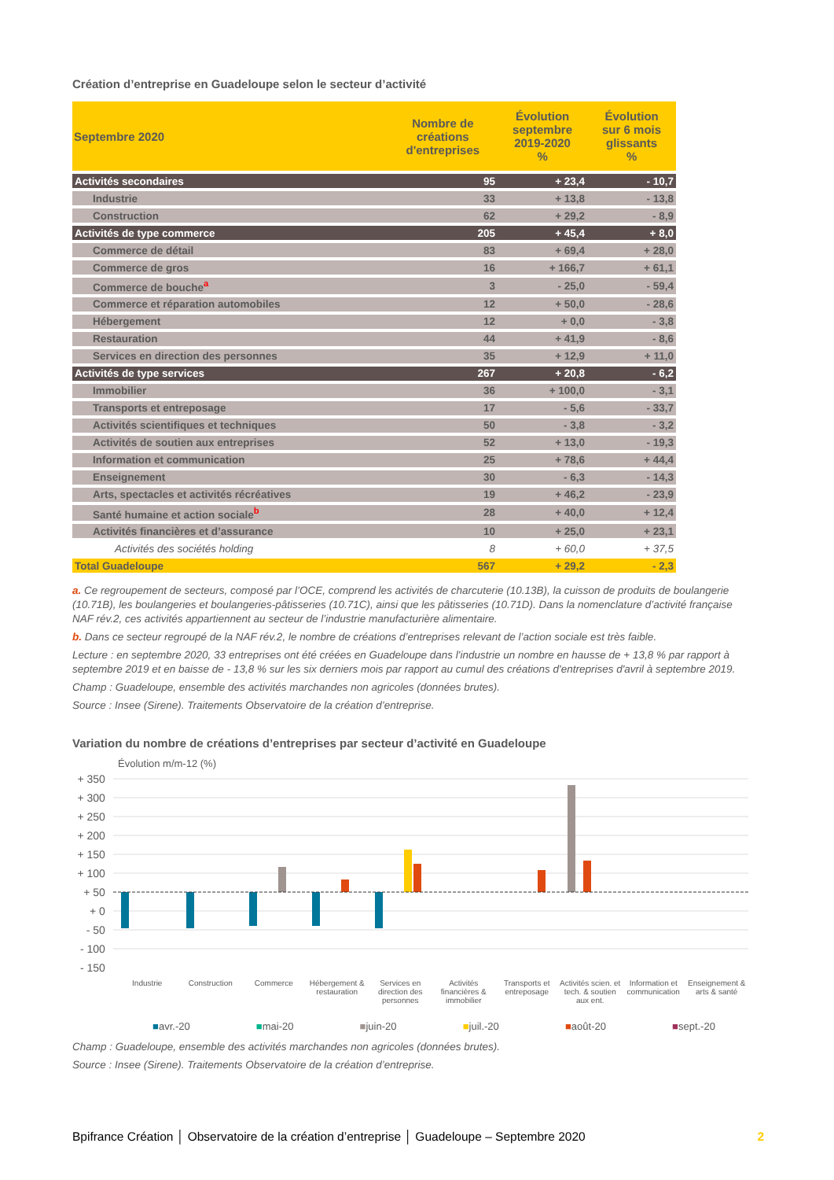Création d’entreprise en Guadeloupe selon le secteur d’activité
| Septembre 2020 | Nombre de créations d'entreprises | Évolution septembre 2019-2020 % | Évolution sur 6 mois glissants % |
| --- | --- | --- | --- |
| Activités secondaires | 95 | + 23,4 | - 10,7 |
| Industrie | 33 | + 13,8 | - 13,8 |
| Construction | 62 | + 29,2 | - 8,9 |
| Activités de type commerce | 205 | + 45,4 | + 8,0 |
| Commerce de détail | 83 | + 69,4 | + 28,0 |
| Commerce de gros | 16 | + 166,7 | + 61,1 |
| Commerce de bouche<sup>a</sup> | 3 | - 25,0 | - 59,4 |
| Commerce et réparation automobiles | 12 | + 50,0 | - 28,6 |
| Hébergement | 12 | + 0,0 | - 3,8 |
| Restauration | 44 | + 41,9 | - 8,6 |
| Services en direction des personnes | 35 | + 12,9 | + 11,0 |
| Activités de type services | 267 | + 20,8 | - 6,2 |
| Immobilier | 36 | + 100,0 | - 3,1 |
| Transports et entreposage | 17 | - 5,6 | - 33,7 |
| Activités scientifiques et techniques | 50 | - 3,8 | - 3,2 |
| Activités de soutien aux entreprises | 52 | + 13,0 | - 19,3 |
| Information et communication | 25 | + 78,6 | + 44,4 |
| Enseignement | 30 | - 6,3 | - 14,3 |
| Arts, spectacles et activités récréatives | 19 | + 46,2 | - 23,9 |
| Santé humaine et action sociale<sup>b</sup> | 28 | + 40,0 | + 12,4 |
| Activités financières et d’assurance | 10 | + 25,0 | + 23,1 |
| Activités des sociétés holding | 8 | + 60,0 | + 37,5 |
| Total Guadeloupe | 567 | + 29,2 | - 2,3 |
a. Ce regroupement de secteurs, composé par l’OCE, comprend les activités de charcuterie (10.13B), la cuisson de produits de boulangerie (10.71B), les boulangeries et boulangeries-pâtisseries (10.71C), ainsi que les pâtisseries (10.71D). Dans la nomenclature d’activité française NAF rév.2, ces activités appartiennent au secteur de l’industrie manufacturière alimentaire.
b. Dans ce secteur regroupé de la NAF rév.2, le nombre de créations d’entreprises relevant de l’action sociale est très faible.
Lecture : en septembre 2020, 33 entreprises ont été créées en Guadeloupe dans l'industrie un nombre en hausse de + 13,8 % par rapport à septembre 2019 et en baisse de - 13,8 % sur les six derniers mois par rapport au cumul des créations d'entreprises d'avril à septembre 2019.
Champ : Guadeloupe, ensemble des activités marchandes non agricoles (données brutes).
Source : Insee (Sirene). Traitements Observatoire de la création d’entreprise.
Variation du nombre de créations d’entreprises par secteur d’activité en Guadeloupe
Évolution m/m-12 (%)
+ 350
+ 300
+ 250
+ 200
+ 150
+ 100
+ 50
+ 0
- 50
- 100
- 150
Industrie Construction Commerce Hébergement & restauration Services en direction des personnes
Activités financières & immobilier
Transports et entreposage Activités scien. et tech. & soutien aux ent.
Information et communication Enseignement & arts & santé
■avr.-20 ■mai-20 ■juin-20 ■juil.-20 ■août-20 ■sept.-20
Champ : Guadeloupe, ensemble des activités marchandes non agricoles (données brutes).
Source : Insee (Sirene). Traitements Observatoire de la création d’entreprise.
Bpifrance Création │ Observatoire de la création d’entreprise │ Guadeloupe – Septembre 2020 2